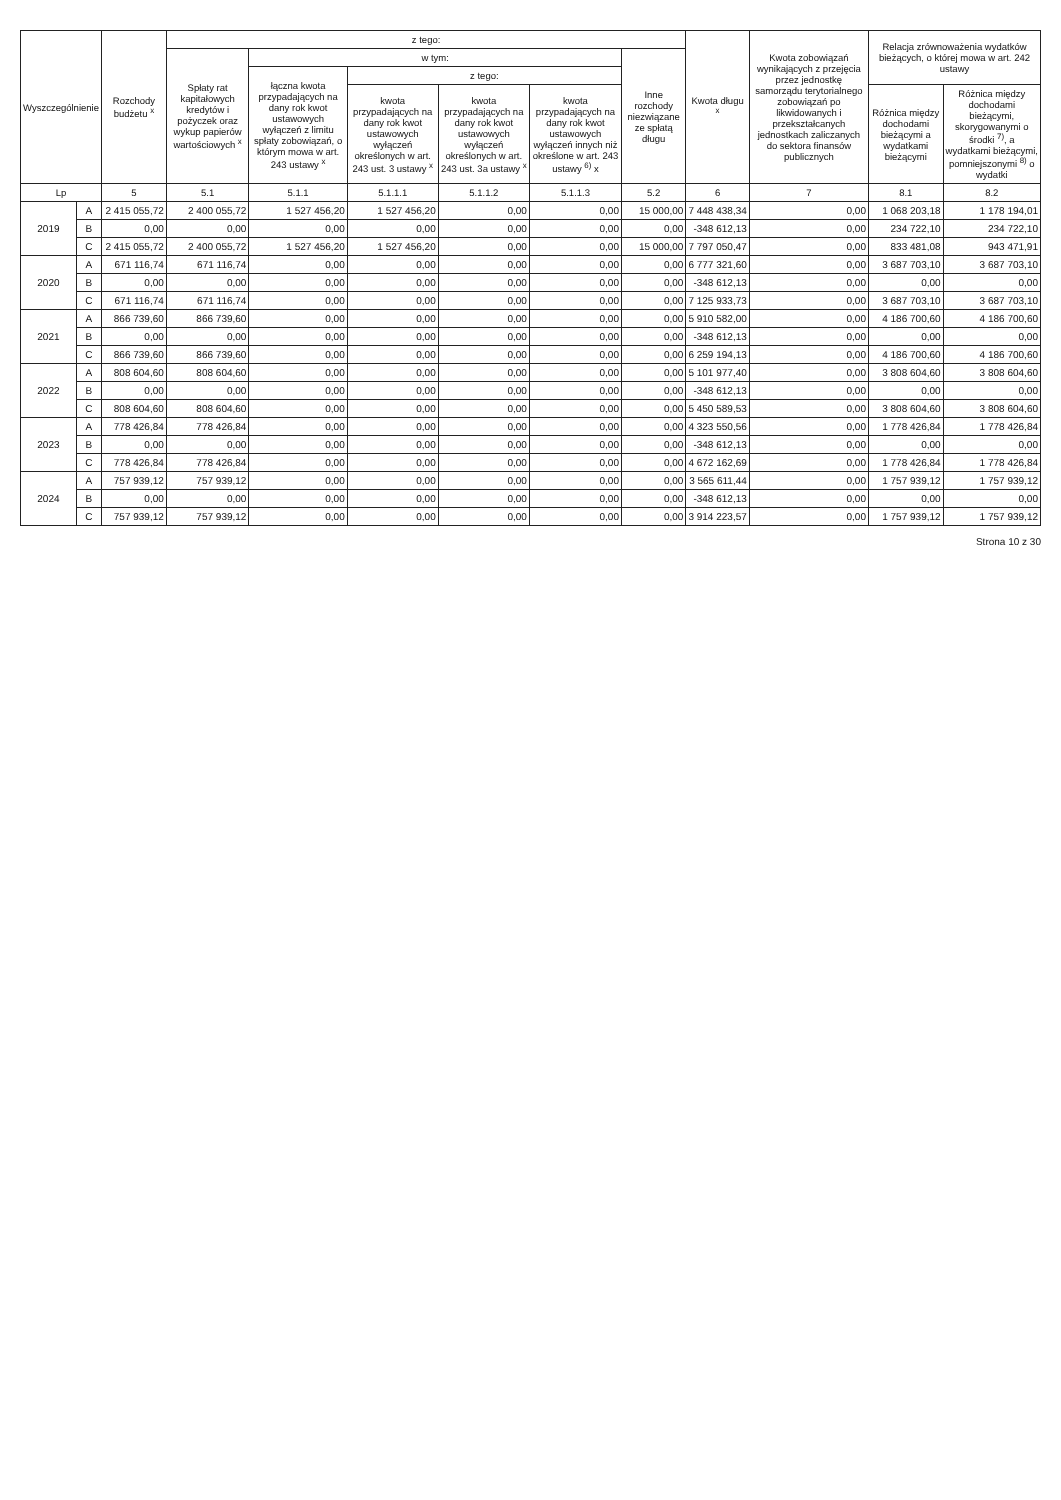| Wyszczególnienie | | Rozchody budżetu <sup>x</sup> | z tego: | | | | | | Kwota długu <sup>x</sup> | Kwota zobowiązań wynikających z przejęcia przez jednostkę samorządu terytorialnego zobowiązań po likwidowanych i przekształcanych jednostkach zaliczanych do sektora finansów publicznych | Relacja zrównoważenia wydatków bieżących, o której mowa w art. 242 ustawy | |
| --- | --- | --- | --- | --- | --- | --- | --- | --- | --- | --- | --- | --- |
| | | | Spłaty rat kapitałowych kredytów i pożyczek oraz wykup papierów wartościowych <sup>x</sup> | w tym: | | | | Inne rozchody niezwiązane ze spłatą długu | | | | |
| | | | | łączna kwota przypadających na dany rok kwot ustawowych wyłączeń z limitu spłaty zobowiązań, o którym mowa w art. 243 ustawy <sup>x</sup> | z tego: | | | | | | | |
| | | | | | kwota przypadających na dany rok kwot ustawowych wyłączeń określonych w art. 243 ust. 3 ustawy <sup>x</sup> | kwota przypadających na dany rok kwot ustawowych wyłączeń określonych w art. 243 ust. 3a ustawy <sup>x</sup> | kwota przypadających na dany rok kwot ustawowych wyłączeń innych niż określone w art. 243 ustawy <sup>6)</sup> x | | | | Różnica między dochodami bieżącymi a wydatkami bieżącymi | Różnica między dochodami bieżącymi, skorygowanymi o środki <sup>7)</sup>, a wydatkami bieżącymi, pomniejszonymi <sup>8)</sup> o wydatki |
| Lp | | 5 | 5.1 | 5.1.1 | 5.1.1.1 | 5.1.1.2 | 5.1.1.3 | 5.2 | 6 | 7 | 8.1 | 8.2 |
| 2019 | A | 2 415 055,72 | 2 400 055,72 | 1 527 456,20 | 1 527 456,20 | 0,00 | 0,00 | 15 000,00 | 7 448 438,34 | 0,00 | 1 068 203,18 | 1 178 194,01 |
| | B | 0,00 | 0,00 | 0,00 | 0,00 | 0,00 | 0,00 | 0,00 | -348 612,13 | 0,00 | 234 722,10 | 234 722,10 |
| | C | 2 415 055,72 | 2 400 055,72 | 1 527 456,20 | 1 527 456,20 | 0,00 | 0,00 | 15 000,00 | 7 797 050,47 | 0,00 | 833 481,08 | 943 471,91 |
| 2020 | A | 671 116,74 | 671 116,74 | 0,00 | 0,00 | 0,00 | 0,00 | 0,00 | 6 777 321,60 | 0,00 | 3 687 703,10 | 3 687 703,10 |
| | B | 0,00 | 0,00 | 0,00 | 0,00 | 0,00 | 0,00 | 0,00 | -348 612,13 | 0,00 | 0,00 | 0,00 |
| | C | 671 116,74 | 671 116,74 | 0,00 | 0,00 | 0,00 | 0,00 | 0,00 | 7 125 933,73 | 0,00 | 3 687 703,10 | 3 687 703,10 |
| 2021 | A | 866 739,60 | 866 739,60 | 0,00 | 0,00 | 0,00 | 0,00 | 0,00 | 5 910 582,00 | 0,00 | 4 186 700,60 | 4 186 700,60 |
| | B | 0,00 | 0,00 | 0,00 | 0,00 | 0,00 | 0,00 | 0,00 | -348 612,13 | 0,00 | 0,00 | 0,00 |
| | C | 866 739,60 | 866 739,60 | 0,00 | 0,00 | 0,00 | 0,00 | 0,00 | 6 259 194,13 | 0,00 | 4 186 700,60 | 4 186 700,60 |
| 2022 | A | 808 604,60 | 808 604,60 | 0,00 | 0,00 | 0,00 | 0,00 | 0,00 | 5 101 977,40 | 0,00 | 3 808 604,60 | 3 808 604,60 |
| | B | 0,00 | 0,00 | 0,00 | 0,00 | 0,00 | 0,00 | 0,00 | -348 612,13 | 0,00 | 0,00 | 0,00 |
| | C | 808 604,60 | 808 604,60 | 0,00 | 0,00 | 0,00 | 0,00 | 0,00 | 5 450 589,53 | 0,00 | 3 808 604,60 | 3 808 604,60 |
| 2023 | A | 778 426,84 | 778 426,84 | 0,00 | 0,00 | 0,00 | 0,00 | 0,00 | 4 323 550,56 | 0,00 | 1 778 426,84 | 1 778 426,84 |
| | B | 0,00 | 0,00 | 0,00 | 0,00 | 0,00 | 0,00 | 0,00 | -348 612,13 | 0,00 | 0,00 | 0,00 |
| | C | 778 426,84 | 778 426,84 | 0,00 | 0,00 | 0,00 | 0,00 | 0,00 | 4 672 162,69 | 0,00 | 1 778 426,84 | 1 778 426,84 |
| 2024 | A | 757 939,12 | 757 939,12 | 0,00 | 0,00 | 0,00 | 0,00 | 0,00 | 3 565 611,44 | 0,00 | 1 757 939,12 | 1 757 939,12 |
| | B | 0,00 | 0,00 | 0,00 | 0,00 | 0,00 | 0,00 | 0,00 | -348 612,13 | 0,00 | 0,00 | 0,00 |
| | C | 757 939,12 | 757 939,12 | 0,00 | 0,00 | 0,00 | 0,00 | 0,00 | 3 914 223,57 | 0,00 | 1 757 939,12 | 1 757 939,12 |
Strona 10 z 30